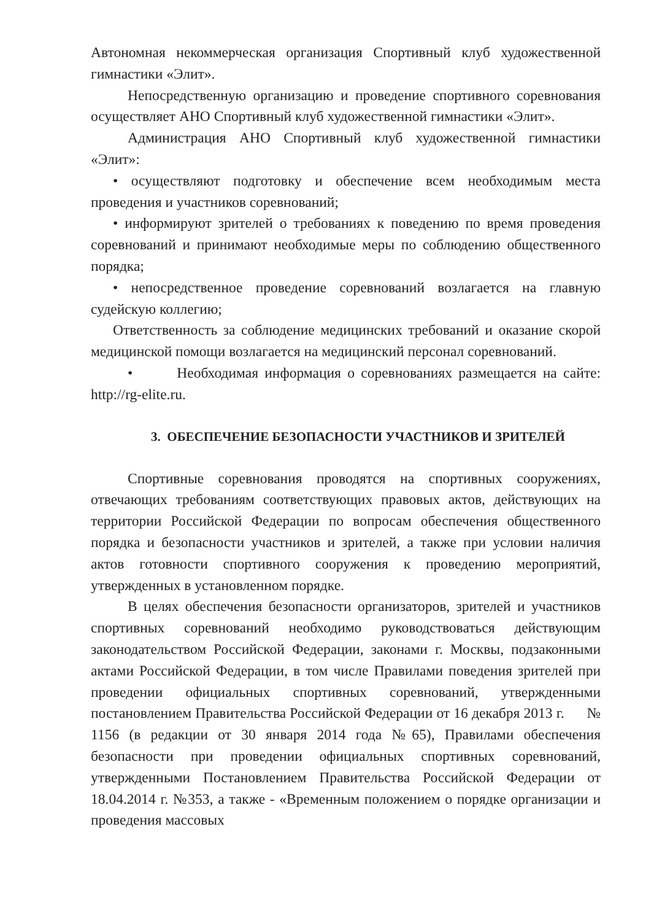Автономная некоммерческая организация Спортивный клуб художественной гимнастики «Элит».
Непосредственную организацию и проведение спортивного соревнования осуществляет АНО Спортивный клуб художественной гимнастики «Элит».
Администрация АНО Спортивный клуб художественной гимнастики «Элит»:
• осуществляют подготовку и обеспечение всем необходимым места проведения и участников соревнований;
• информируют зрителей о требованиях к поведению по время проведения соревнований и принимают необходимые меры по соблюдению общественного порядка;
• непосредственное проведение соревнований возлагается на главную судейскую коллегию;
Ответственность за соблюдение медицинских требований и оказание скорой медицинской помощи возлагается на медицинский персонал соревнований.
• Необходимая информация о соревнованиях размещается на сайте: http://rg-elite.ru.
3. ОБЕСПЕЧЕНИЕ БЕЗОПАСНОСТИ УЧАСТНИКОВ И ЗРИТЕЛЕЙ
Спортивные соревнования проводятся на спортивных сооружениях, отвечающих требованиям соответствующих правовых актов, действующих на территории Российской Федерации по вопросам обеспечения общественного порядка и безопасности участников и зрителей, а также при условии наличия актов готовности спортивного сооружения к проведению мероприятий, утвержденных в установленном порядке.
В целях обеспечения безопасности организаторов, зрителей и участников спортивных соревнований необходимо руководствоваться действующим законодательством Российской Федерации, законами г. Москвы, подзаконными актами Российской Федерации, в том числе Правилами поведения зрителей при проведении официальных спортивных соревнований, утвержденными постановлением Правительства Российской Федерации от 16 декабря 2013 г. № 1156 (в редакции от 30 января 2014 года №65), Правилами обеспечения безопасности при проведении официальных спортивных соревнований, утвержденными Постановлением Правительства Российской Федерации от 18.04.2014 г. №353, а также - «Временным положением о порядке организации и проведения массовых